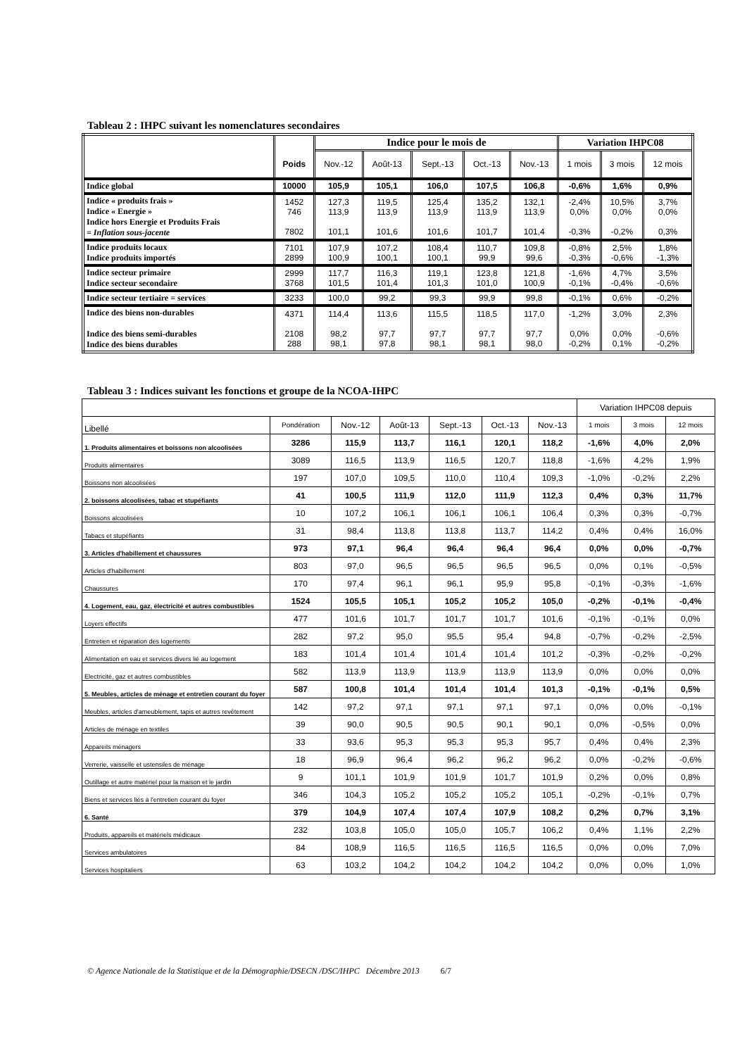Tableau 2 : IHPC suivant les nomenclatures secondaires
| | | Indice pour le mois de | | | | | Variation IHPC08 | | |
| --- | --- | --- | --- | --- | --- | --- | --- | --- | --- |
| | Poids | Nov.-12 | Août-13 | Sept.-13 | Oct.-13 | Nov.-13 | 1 mois | 3 mois | 12 mois |
| Indice global | 10000 | 105,9 | 105,1 | 106,0 | 107,5 | 106,8 | -0,6% | 1,6% | 0,9% |
| Indice « produits frais » Indice « Energie » Indice hors Energie et Produits Frais = Inflation sous-jacente | 1452 746 7802 | 127,3 113,9 101,1 | 119,5 113,9 101,6 | 125,4 113,9 101,6 | 135,2 113,9 101,7 | 132,1 113,9 101,4 | -2,4% 0,0% -0,3% | 10,5% 0,0% -0,2% | 3,7% 0,0% 0,3% |
| Indice produits locaux Indice produits importés | 7101 2899 | 107,9 100,9 | 107,2 100,1 | 108,4 100,1 | 110,7 99,9 | 109,8 99,6 | -0,8% -0,3% | 2,5% -0,6% | 1,8% -1,3% |
| Indice secteur primaire Indice secteur secondaire | 2999 3768 | 117,7 101,5 | 116,3 101,4 | 119,1 101,3 | 123,8 101,0 | 121,8 100,9 | -1,6% -0,1% | 4,7% -0,4% | 3,5% -0,6% |
| Indice secteur tertiaire = services | 3233 | 100,0 | 99,2 | 99,3 | 99,9 | 99,8 | -0,1% | 0,6% | -0,2% |
| Indice des biens non-durables Indice des biens semi-durables Indice des biens durables | 4371 2108 288 | 114,4 98,2 98,1 | 113,6 97,7 97,8 | 115,5 97,7 98,1 | 118,5 97,7 98,1 | 117,0 97,7 98,0 | -1,2% 0,0% -0,2% | 3,0% 0,0% 0,1% | 2,3% -0,6% -0,2% |
Tableau 3 : Indices suivant les fonctions et groupe de la NCOA-IHPC
| | | | | | | | Variation IHPC08 depuis | | |
| Libellé | Pondération | Nov.-12 | Août-13 | Sept.-13 | Oct.-13 | Nov.-13 | 1 mois | 3 mois | 12 mois |
| 1. Produits alimentaires et boissons non alcoolisées | 3286 | 115,9 | 113,7 | 116,1 | 120,1 | 118,2 | -1,6% | 4,0% | 2,0% |
| Produits alimentaires | 3089 | 116,5 | 113,9 | 116,5 | 120,7 | 118,8 | -1,6% | 4,2% | 1,9% |
| Boissons non alcoolisées | 197 | 107,0 | 109,5 | 110,0 | 110,4 | 109,3 | -1,0% | -0,2% | 2,2% |
| 2. boissons alcoolisées, tabac et stupéfiants | 41 | 100,5 | 111,9 | 112,0 | 111,9 | 112,3 | 0,4% | 0,3% | 11,7% |
| Boissons alcoolisées | 10 | 107,2 | 106,1 | 106,1 | 106,1 | 106,4 | 0,3% | 0,3% | -0,7% |
| Tabacs et stupéfiants | 31 | 98,4 | 113,8 | 113,8 | 113,7 | 114,2 | 0,4% | 0,4% | 16,0% |
| 3. Articles d'habillement et chaussures | 973 | 97,1 | 96,4 | 96,4 | 96,4 | 96,4 | 0,0% | 0,0% | -0,7% |
| Articles d'habillement | 803 | 97,0 | 96,5 | 96,5 | 96,5 | 96,5 | 0,0% | 0,1% | -0,5% |
| Chaussures | 170 | 97,4 | 96,1 | 96,1 | 95,9 | 95,8 | -0,1% | -0,3% | -1,6% |
| 4. Logement, eau, gaz, électricité et autres combustibles | 1524 | 105,5 | 105,1 | 105,2 | 105,2 | 105,0 | -0,2% | -0,1% | -0,4% |
| Loyers effectifs | 477 | 101,6 | 101,7 | 101,7 | 101,7 | 101,6 | -0,1% | -0,1% | 0,0% |
| Entretien et réparation des logements | 282 | 97,2 | 95,0 | 95,5 | 95,4 | 94,8 | -0,7% | -0,2% | -2,5% |
| Alimentation en eau et services divers lié au logement | 183 | 101,4 | 101,4 | 101,4 | 101,4 | 101,2 | -0,3% | -0,2% | -0,2% |
| Electricité, gaz et autres combustibles | 582 | 113,9 | 113,9 | 113,9 | 113,9 | 113,9 | 0,0% | 0,0% | 0,0% |
| 5. Meubles, articles de ménage et entretien courant du foyer | 587 | 100,8 | 101,4 | 101,4 | 101,4 | 101,3 | -0,1% | -0,1% | 0,5% |
| Meubles, articles d'ameublement, tapis et autres revêtement | 142 | 97,2 | 97,1 | 97,1 | 97,1 | 97,1 | 0,0% | 0,0% | -0,1% |
| Articles de ménage en textiles | 39 | 90,0 | 90,5 | 90,5 | 90,1 | 90,1 | 0,0% | -0,5% | 0,0% |
| Appareils ménagers | 33 | 93,6 | 95,3 | 95,3 | 95,3 | 95,7 | 0,4% | 0,4% | 2,3% |
| Verrerie, vaisselle et ustensiles de ménage | 18 | 96,9 | 96,4 | 96,2 | 96,2 | 96,2 | 0,0% | -0,2% | -0,6% |
| Outillage et autre matériel pour la maison et le jardin | 9 | 101,1 | 101,9 | 101,9 | 101,7 | 101,9 | 0,2% | 0,0% | 0,8% |
| Biens et services liés à l'entretien courant du foyer | 346 | 104,3 | 105,2 | 105,2 | 105,2 | 105,1 | -0,2% | -0,1% | 0,7% |
| 6. Santé | 379 | 104,9 | 107,4 | 107,4 | 107,9 | 108,2 | 0,2% | 0,7% | 3,1% |
| Produits, appareils et matériels médicaux | 232 | 103,8 | 105,0 | 105,0 | 105,7 | 106,2 | 0,4% | 1,1% | 2,2% |
| Services ambulatoires | 84 | 108,9 | 116,5 | 116,5 | 116,5 | 116,5 | 0,0% | 0,0% | 7,0% |
| Services hospitaliers | 63 | 103,2 | 104,2 | 104,2 | 104,2 | 104,2 | 0,0% | 0,0% | 1,0% |
© Agence Nationale de la Statistique et de la Démographie/DSECN /DSC/IHPC Décembre 2013 6/7